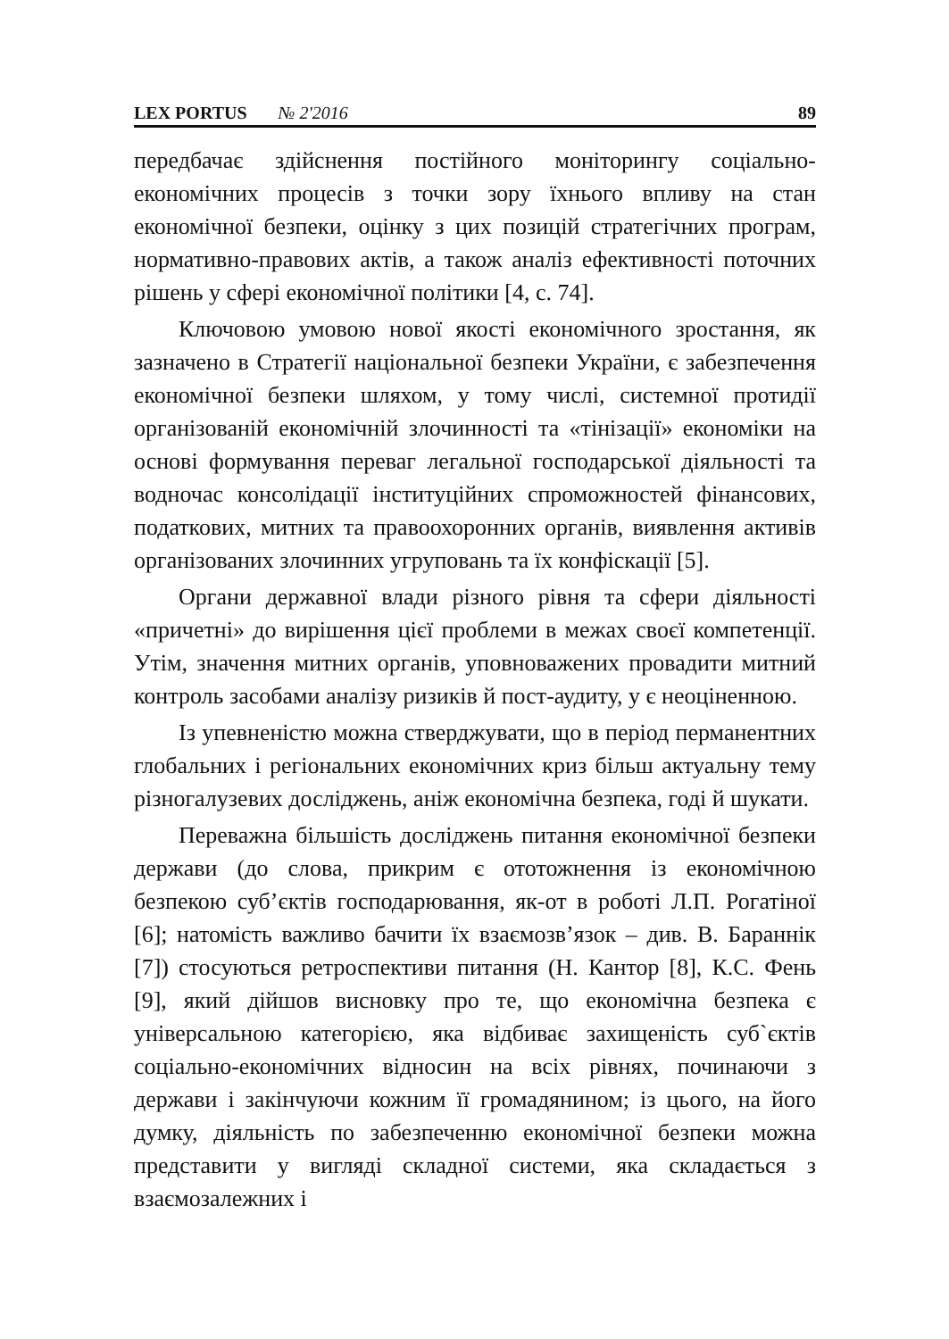LEX PORTUS № 2'2016 89
передбачає здійснення постійного моніторингу соціально-економічних процесів з точки зору їхнього впливу на стан економічної безпеки, оцінку з цих позицій стратегічних програм, нормативно-правових актів, а також аналіз ефективності поточних рішень у сфері економічної політики [4, с. 74].
Ключовою умовою нової якості економічного зростання, як зазначено в Стратегії національної безпеки України, є забезпечення економічної безпеки шляхом, у тому числі, системної протидії організованій економічній злочинності та «тінізації» економіки на основі формування переваг легальної господарської діяльності та водночас консолідації інституційних спроможностей фінансових, податкових, митних та правоохоронних органів, виявлення активів організованих злочинних угруповань та їх конфіскації [5].
Органи державної влади різного рівня та сфери діяльності «причетні» до вирішення цієї проблеми в межах своєї компетенції. Утім, значення митних органів, уповноважених провадити митний контроль засобами аналізу ризиків й пост-аудиту, у є неоціненною.
Із упевненістю можна стверджувати, що в період перманентних глобальних і регіональних економічних криз більш актуальну тему різногалузевих досліджень, аніж економічна безпека, годі й шукати.
Переважна більшість досліджень питання економічної безпеки держави (до слова, прикрим є ототожнення із економічною безпекою суб’єктів господарювання, як-от в роботі Л.П. Рогатіної [6]; натомість важливо бачити їх взаємозв’язок – див. В. Бараннік [7]) стосуються ретроспективи питання (Н. Кантор [8], К.С. Фень [9], який дійшов висновку про те, що економічна безпека є універсальною категорією, яка відбиває захищеність суб`єктів соціально-економічних відносин на всіх рівнях, починаючи з держави і закінчуючи кожним її громадянином; із цього, на його думку, діяльність по забезпеченню економічної безпеки можна представити у вигляді складної системи, яка складається з взаємозалежних і